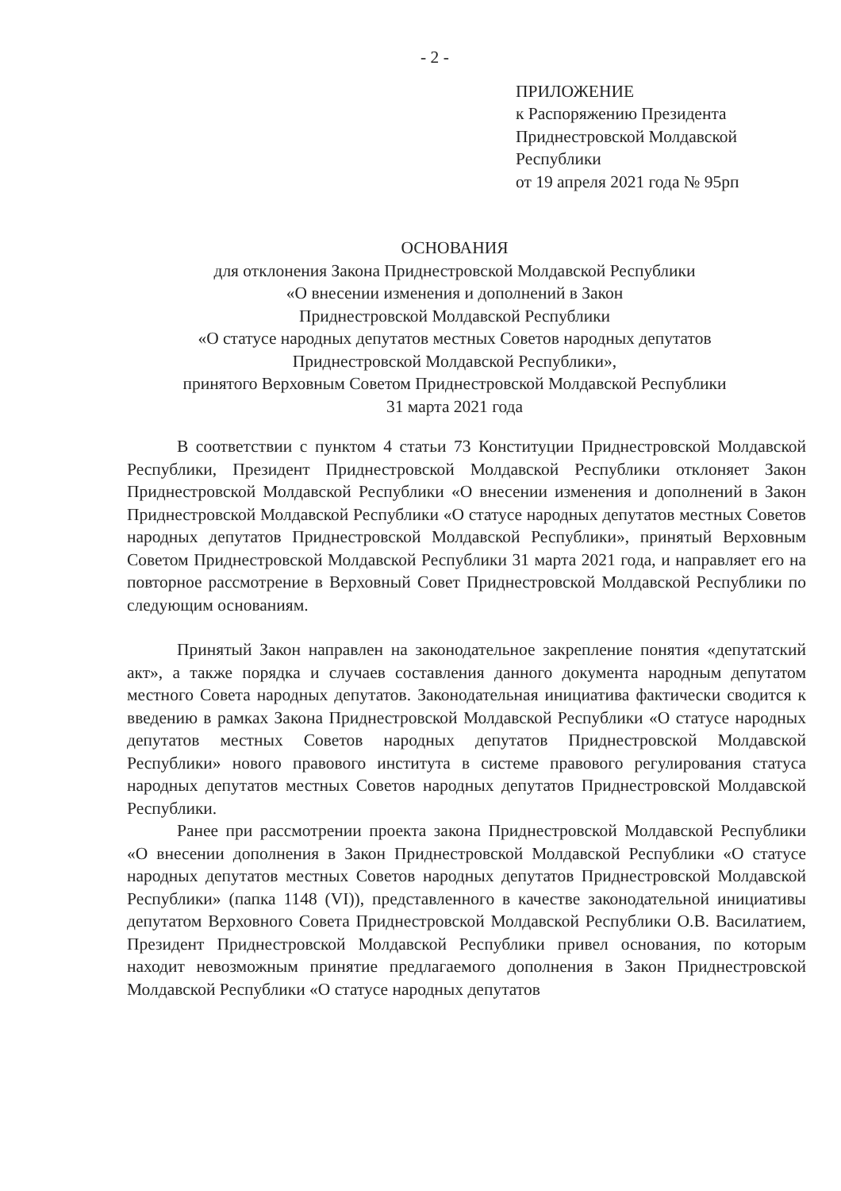- 2 -
ПРИЛОЖЕНИЕ
к Распоряжению Президента
Приднестровской Молдавской
Республики
от 19 апреля 2021 года № 95рп
ОСНОВАНИЯ
для отклонения Закона Приднестровской Молдавской Республики
«О внесении изменения и дополнений в Закон
Приднестровской Молдавской Республики
«О статусе народных депутатов местных Советов народных депутатов
Приднестровской Молдавской Республики»,
принятого Верховным Советом Приднестровской Молдавской Республики
31 марта 2021 года
В соответствии с пунктом 4 статьи 73 Конституции Приднестровской Молдавской Республики, Президент Приднестровской Молдавской Республики отклоняет Закон Приднестровской Молдавской Республики «О внесении изменения и дополнений в Закон Приднестровской Молдавской Республики «О статусе народных депутатов местных Советов народных депутатов Приднестровской Молдавской Республики», принятый Верховным Советом Приднестровской Молдавской Республики 31 марта 2021 года, и направляет его на повторное рассмотрение в Верховный Совет Приднестровской Молдавской Республики по следующим основаниям.
Принятый Закон направлен на законодательное закрепление понятия «депутатский акт», а также порядка и случаев составления данного документа народным депутатом местного Совета народных депутатов. Законодательная инициатива фактически сводится к введению в рамках Закона Приднестровской Молдавской Республики «О статусе народных депутатов местных Советов народных депутатов Приднестровской Молдавской Республики» нового правового института в системе правового регулирования статуса народных депутатов местных Советов народных депутатов Приднестровской Молдавской Республики.
Ранее при рассмотрении проекта закона Приднестровской Молдавской Республики «О внесении дополнения в Закон Приднестровской Молдавской Республики «О статусе народных депутатов местных Советов народных депутатов Приднестровской Молдавской Республики» (папка 1148 (VI)), представленного в качестве законодательной инициативы депутатом Верховного Совета Приднестровской Молдавской Республики О.В. Василатием, Президент Приднестровской Молдавской Республики привел основания, по которым находит невозможным принятие предлагаемого дополнения в Закон Приднестровской Молдавской Республики «О статусе народных депутатов